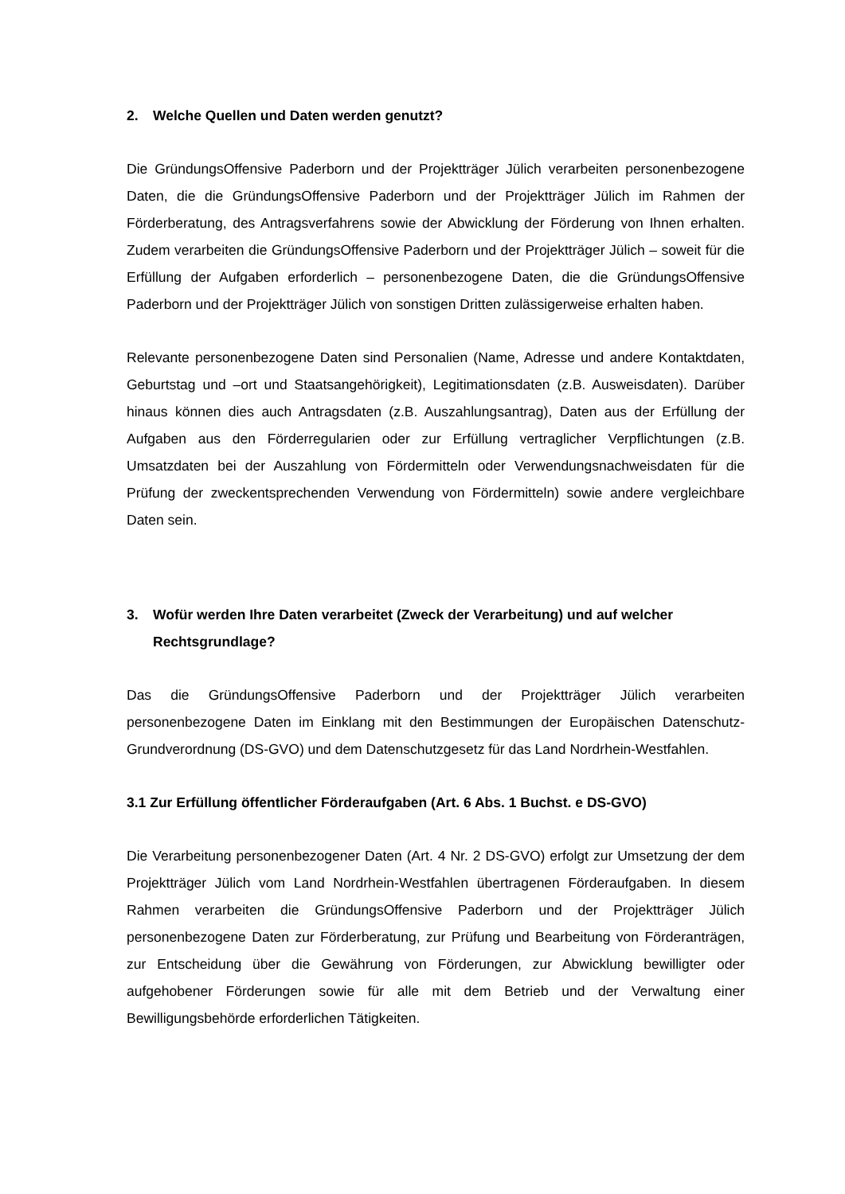2. Welche Quellen und Daten werden genutzt?
Die GründungsOffensive Paderborn und der Projektträger Jülich verarbeiten personenbezogene Daten, die die GründungsOffensive Paderborn und der Projektträger Jülich im Rahmen der Förderberatung, des Antragsverfahrens sowie der Abwicklung der Förderung von Ihnen erhalten. Zudem verarbeiten die GründungsOffensive Paderborn und der Projektträger Jülich – soweit für die Erfüllung der Aufgaben erforderlich – personenbezogene Daten, die die GründungsOffensive Paderborn und der Projektträger Jülich von sonstigen Dritten zulässigerweise erhalten haben.
Relevante personenbezogene Daten sind Personalien (Name, Adresse und andere Kontaktdaten, Geburtstag und –ort und Staatsangehörigkeit), Legitimationsdaten (z.B. Ausweisdaten). Darüber hinaus können dies auch Antragsdaten (z.B. Auszahlungsantrag), Daten aus der Erfüllung der Aufgaben aus den Förderregularien oder zur Erfüllung vertraglicher Verpflichtungen (z.B. Umsatzdaten bei der Auszahlung von Fördermitteln oder Verwendungsnachweisdaten für die Prüfung der zweckentsprechenden Verwendung von Fördermitteln) sowie andere vergleichbare Daten sein.
3. Wofür werden Ihre Daten verarbeitet (Zweck der Verarbeitung) und auf welcher Rechtsgrundlage?
Das die GründungsOffensive Paderborn und der Projektträger Jülich verarbeiten personenbezogene Daten im Einklang mit den Bestimmungen der Europäischen Datenschutz-Grundverordnung (DS-GVO) und dem Datenschutzgesetz für das Land Nordrhein-Westfahlen.
3.1 Zur Erfüllung öffentlicher Förderaufgaben (Art. 6 Abs. 1 Buchst. e DS-GVO)
Die Verarbeitung personenbezogener Daten (Art. 4 Nr. 2 DS-GVO) erfolgt zur Umsetzung der dem Projektträger Jülich vom Land Nordrhein-Westfahlen übertragenen Förderaufgaben. In diesem Rahmen verarbeiten die GründungsOffensive Paderborn und der Projektträger Jülich personenbezogene Daten zur Förderberatung, zur Prüfung und Bearbeitung von Förderanträgen, zur Entscheidung über die Gewährung von Förderungen, zur Abwicklung bewilligter oder aufgehobener Förderungen sowie für alle mit dem Betrieb und der Verwaltung einer Bewilligungsbehörde erforderlichen Tätigkeiten.